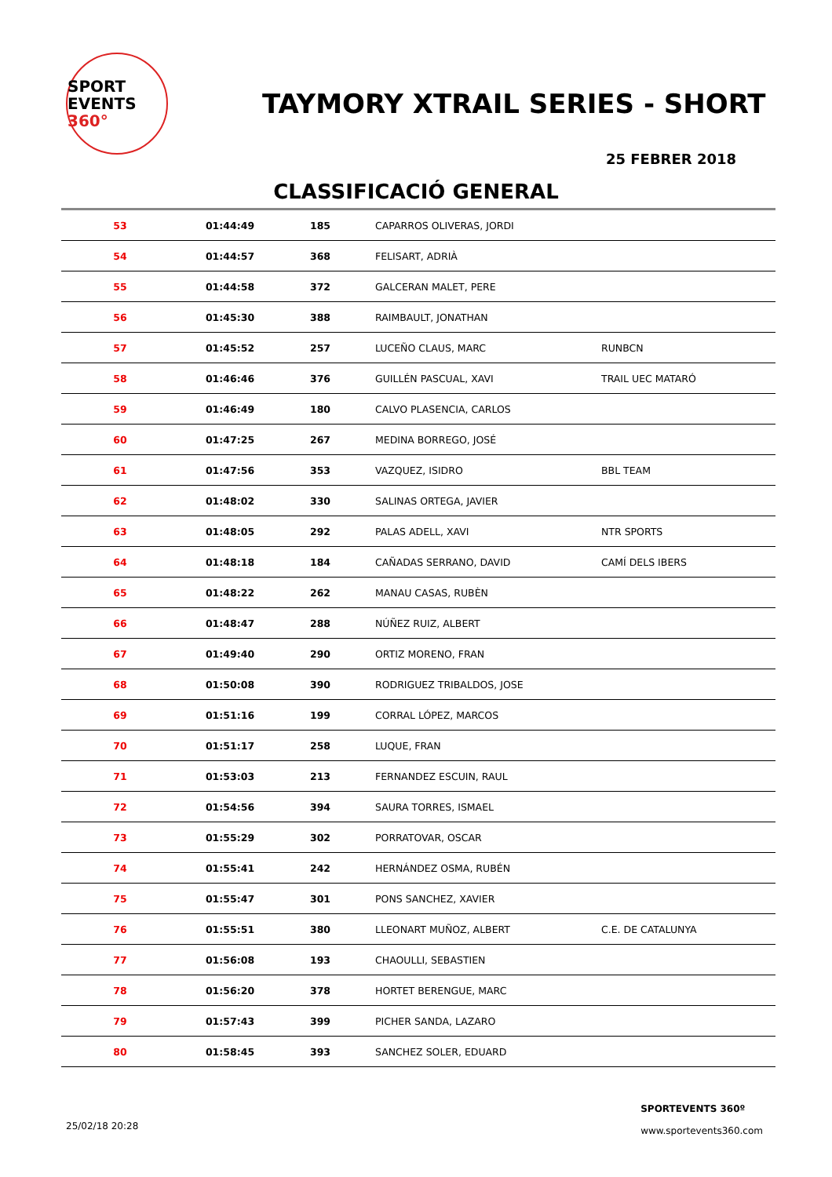SPORT
EVENTS 360°
TAYMORY XTRAIL SERIES - SHORT
25 FEBRER 2018
CLASSIFICACIÓ GENERAL
| 53 | 01:44:49 | 185 | CAPARROS OLIVERAS, JORDI | |
| 54 | 01:44:57 | 368 | FELISART, ADRIÀ | |
| 55 | 01:44:58 | 372 | GALCERAN MALET, PERE | |
| 56 | 01:45:30 | 388 | RAIMBAULT, JONATHAN | |
| 57 | 01:45:52 | 257 | LUCEÑO CLAUS, MARC | RUNBCN |
| 58 | 01:46:46 | 376 | GUILLÉN PASCUAL, XAVI | TRAIL UEC MATARÓ |
| 59 | 01:46:49 | 180 | CALVO PLASENCIA, CARLOS | |
| 60 | 01:47:25 | 267 | MEDINA BORREGO, JOSÉ | |
| 61 | 01:47:56 | 353 | VAZQUEZ, ISIDRO | BBL TEAM |
| 62 | 01:48:02 | 330 | SALINAS ORTEGA, JAVIER | |
| 63 | 01:48:05 | 292 | PALAS ADELL, XAVI | NTR SPORTS |
| 64 | 01:48:18 | 184 | CAÑADAS SERRANO, DAVID | CAMÍ DELS IBERS |
| 65 | 01:48:22 | 262 | MANAU CASAS, RUBÈN | |
| 66 | 01:48:47 | 288 | NÚÑEZ RUIZ, ALBERT | |
| 67 | 01:49:40 | 290 | ORTIZ MORENO, FRAN | |
| 68 | 01:50:08 | 390 | RODRIGUEZ TRIBALDOS, JOSE | |
| 69 | 01:51:16 | 199 | CORRAL LÓPEZ, MARCOS | |
| 70 | 01:51:17 | 258 | LUQUE, FRAN | |
| 71 | 01:53:03 | 213 | FERNANDEZ ESCUIN, RAUL | |
| 72 | 01:54:56 | 394 | SAURA TORRES, ISMAEL | |
| 73 | 01:55:29 | 302 | PORRATOVAR, OSCAR | |
| 74 | 01:55:41 | 242 | HERNÁNDEZ OSMA, RUBÉN | |
| 75 | 01:55:47 | 301 | PONS SANCHEZ, XAVIER | |
| 76 | 01:55:51 | 380 | LLEONART MUÑOZ, ALBERT | C.E. DE CATALUNYA |
| 77 | 01:56:08 | 193 | CHAOULLI, SEBASTIEN | |
| 78 | 01:56:20 | 378 | HORTET BERENGUE, MARC | |
| 79 | 01:57:43 | 399 | PICHER SANDA, LAZARO | |
| 80 | 01:58:45 | 393 | SANCHEZ SOLER, EDUARD | |
25/02/18 20:28
SPORTEVENTS 360º
www.sportevents360.com